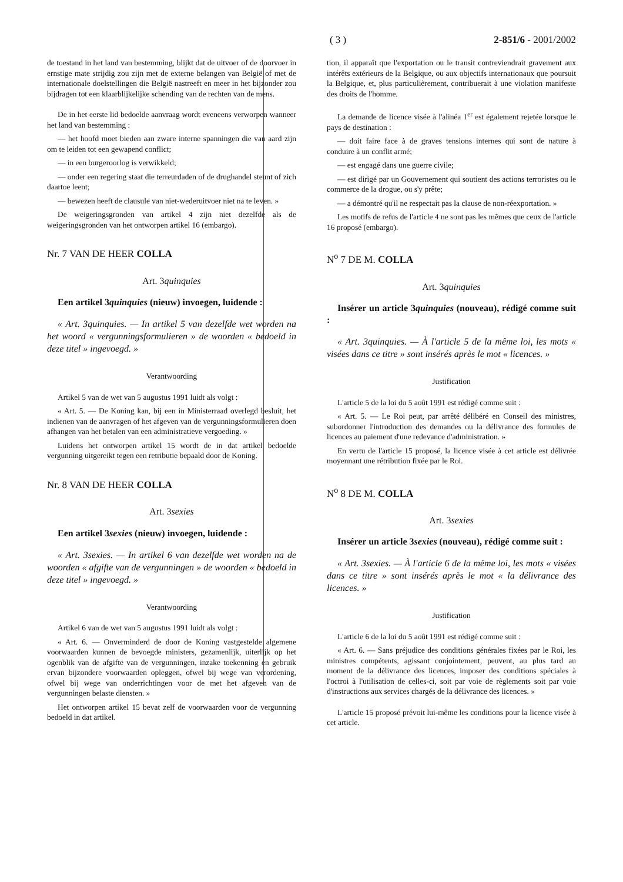( 3 ) 2-851/6 - 2001/2002
de toestand in het land van bestemming, blijkt dat de uitvoer of de doorvoer in ernstige mate strijdig zou zijn met de externe belangen van België of met de internationale doelstellingen die België nastreeft en meer in het bijzonder zou bijdragen tot een klaarblijkelijke schending van de rechten van de mens.
De in het eerste lid bedoelde aanvraag wordt eveneens verworpen wanneer het land van bestemming :
— het hoofd moet bieden aan zware interne spanningen die van aard zijn om te leiden tot een gewapend conflict;
— in een burgeroorlog is verwikkeld;
— onder een regering staat die terreurdaden of de drughandel steunt of zich daartoe leent;
— bewezen heeft de clausule van niet-wederuitvoer niet na te leven. »
De weigeringsgronden van artikel 4 zijn niet dezelfde als de weigeringsgronden van het ontworpen artikel 16 (embargo).
Nr. 7 VAN DE HEER COLLA
Art. 3quinquies
Een artikel 3quinquies (nieuw) invoegen, luidende :
« Art. 3quinquies. — In artikel 5 van dezelfde wet worden na het woord « vergunningsformulieren » de woorden « bedoeld in deze titel » ingevoegd. »
Verantwoording
Artikel 5 van de wet van 5 augustus 1991 luidt als volgt :
« Art. 5. — De Koning kan, bij een in Ministerraad overlegd besluit, het indienen van de aanvragen of het afgeven van de vergunningsformulieren doen afhangen van het betalen van een administratieve vergoeding. »
Luidens het ontworpen artikel 15 wordt de in dat artikel bedoelde vergunning uitgereikt tegen een retributie bepaald door de Koning.
Nr. 8 VAN DE HEER COLLA
Art. 3sexies
Een artikel 3sexies (nieuw) invoegen, luidende :
« Art. 3sexies. — In artikel 6 van dezelfde wet worden na de woorden « afgifte van de vergunningen » de woorden « bedoeld in deze titel » ingevoegd. »
Verantwoording
Artikel 6 van de wet van 5 augustus 1991 luidt als volgt :
« Art. 6. — Onverminderd de door de Koning vastgestelde algemene voorwaarden kunnen de bevoegde ministers, gezamenlijk, uiterlijk op het ogenblik van de afgifte van de vergunningen, inzake toekenning en gebruik ervan bijzondere voorwaarden opleggen, ofwel bij wege van verordening, ofwel bij wege van onderrichtingen voor de met het afgeven van de vergunningen belaste diensten. »
Het ontworpen artikel 15 bevat zelf de voorwaarden voor de vergunning bedoeld in dat artikel.
tion, il apparaît que l'exportation ou le transit contreviendrait gravement aux intérêts extérieurs de la Belgique, ou aux objectifs internationaux que poursuit la Belgique, et, plus particulièrement, contribuerait à une violation manifeste des droits de l'homme.
La demande de licence visée à l'alinéa 1<sup>er</sup> est également rejetée lorsque le pays de destination :
— doit faire face à de graves tensions internes qui sont de nature à conduire à un conflit armé;
— est engagé dans une guerre civile;
— est dirigé par un Gouvernement qui soutient des actions terroristes ou le commerce de la drogue, ou s'y prête;
— a démontré qu'il ne respectait pas la clause de non-réexportation. »
Les motifs de refus de l'article 4 ne sont pas les mêmes que ceux de l'article 16 proposé (embargo).
N<sup>o</sup> 7 DE M. COLLA
Art. 3quinquies
Insérer un article 3quinquies (nouveau), rédigé comme suit :
« Art. 3quinquies. — À l'article 5 de la même loi, les mots « visées dans ce titre » sont insérés après le mot « licences. »
Justification
L'article 5 de la loi du 5 août 1991 est rédigé comme suit :
« Art. 5. — Le Roi peut, par arrêté délibéré en Conseil des ministres, subordonner l'introduction des demandes ou la délivrance des formules de licences au paiement d'une redevance d'administration. »
En vertu de l'article 15 proposé, la licence visée à cet article est délivrée moyennant une rétribution fixée par le Roi.
N<sup>o</sup> 8 DE M. COLLA
Art. 3sexies
Insérer un article 3sexies (nouveau), rédigé comme suit :
« Art. 3sexies. — À l'article 6 de la même loi, les mots « visées dans ce titre » sont insérés après le mot « la délivrance des licences. »
Justification
L'article 6 de la loi du 5 août 1991 est rédigé comme suit :
« Art. 6. — Sans préjudice des conditions générales fixées par le Roi, les ministres compétents, agissant conjointement, peuvent, au plus tard au moment de la délivrance des licences, imposer des conditions spéciales à l'octroi à l'utilisation de celles-ci, soit par voie de règlements soit par voie d'instructions aux services chargés de la délivrance des licences. »
L'article 15 proposé prévoit lui-même les conditions pour la licence visée à cet article.